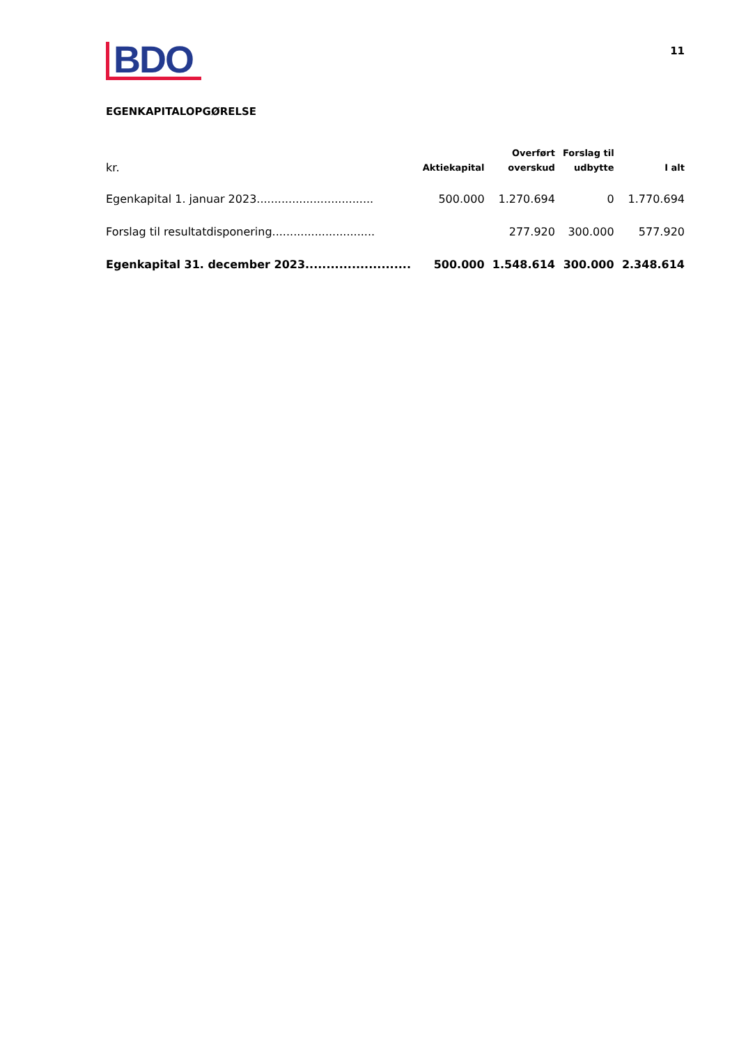BDO
11
EGENKAPITALOPGØRELSE
| kr. | Aktiekapital | Overført overskud | Forslag til udbytte | I alt |
| --- | --- | --- | --- | --- |
| Egenkapital 1. januar 2023................................. | 500.000 | 1.270.694 | 0 | 1.770.694 |
| Forslag til resultatdisponering............................. | | 277.920 | 300.000 | 577.920 |
| Egenkapital 31. december 2023......................... | 500.000 | 1.548.614 | 300.000 | 2.348.614 |